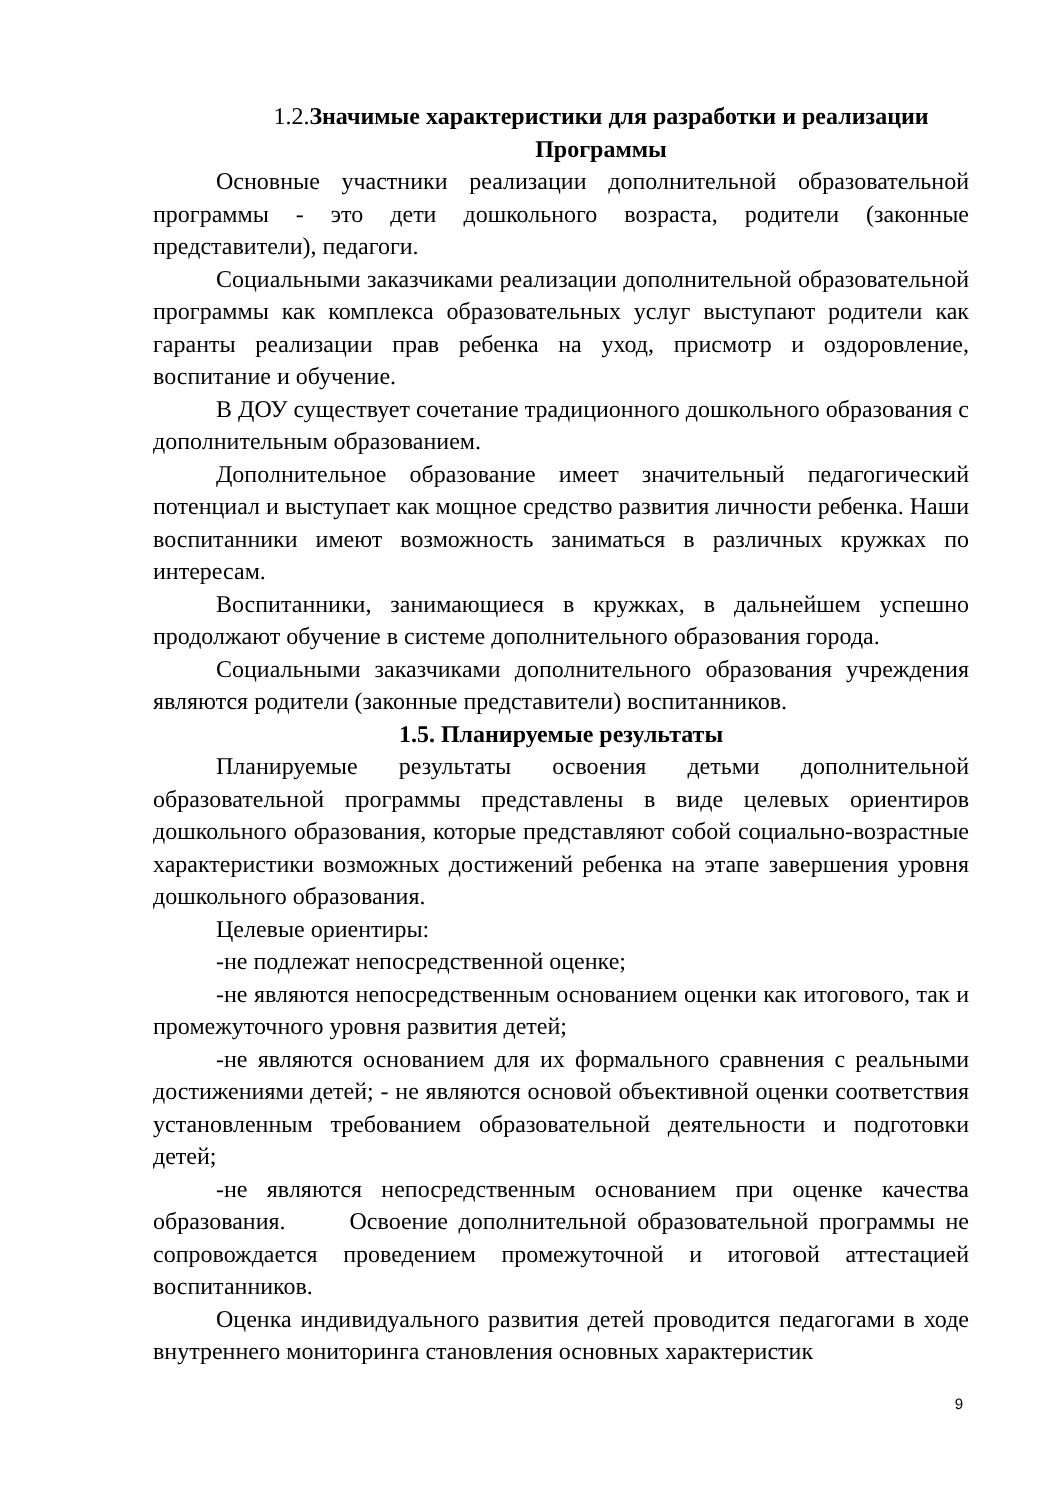1.2. Значимые характеристики для разработки и реализации
Программы
Основные участники реализации дополнительной образовательной программы - это дети дошкольного возраста, родители (законные представители), педагоги.
Социальными заказчиками реализации дополнительной образовательной программы как комплекса образовательных услуг выступают родители как гаранты реализации прав ребенка на уход, присмотр и оздоровление, воспитание и обучение.
В ДОУ существует сочетание традиционного дошкольного образования с дополнительным образованием.
Дополнительное образование имеет значительный педагогический потенциал и выступает как мощное средство развития личности ребенка. Наши воспитанники имеют возможность заниматься в различных кружках по интересам.
Воспитанники, занимающиеся в кружках, в дальнейшем успешно продолжают обучение в системе дополнительного образования города.
Социальными заказчиками дополнительного образования учреждения являются родители (законные представители) воспитанников.
1.5. Планируемые результаты
Планируемые результаты освоения детьми дополнительной образовательной программы представлены в виде целевых ориентиров дошкольного образования, которые представляют собой социально-возрастные характеристики возможных достижений ребенка на этапе завершения уровня дошкольного образования.
Целевые ориентиры:
-не подлежат непосредственной оценке;
-не являются непосредственным основанием оценки как итогового, так и промежуточного уровня развития детей;
-не являются основанием для их формального сравнения с реальными достижениями детей; - не являются основой объективной оценки соответствия установленным требованием образовательной деятельности и подготовки детей;
-не являются непосредственным основанием при оценке качества образования. Освоение дополнительной образовательной программы не сопровождается проведением промежуточной и итоговой аттестацией воспитанников.
Оценка индивидуального развития детей проводится педагогами в ходе внутреннего мониторинга становления основных характеристик
9